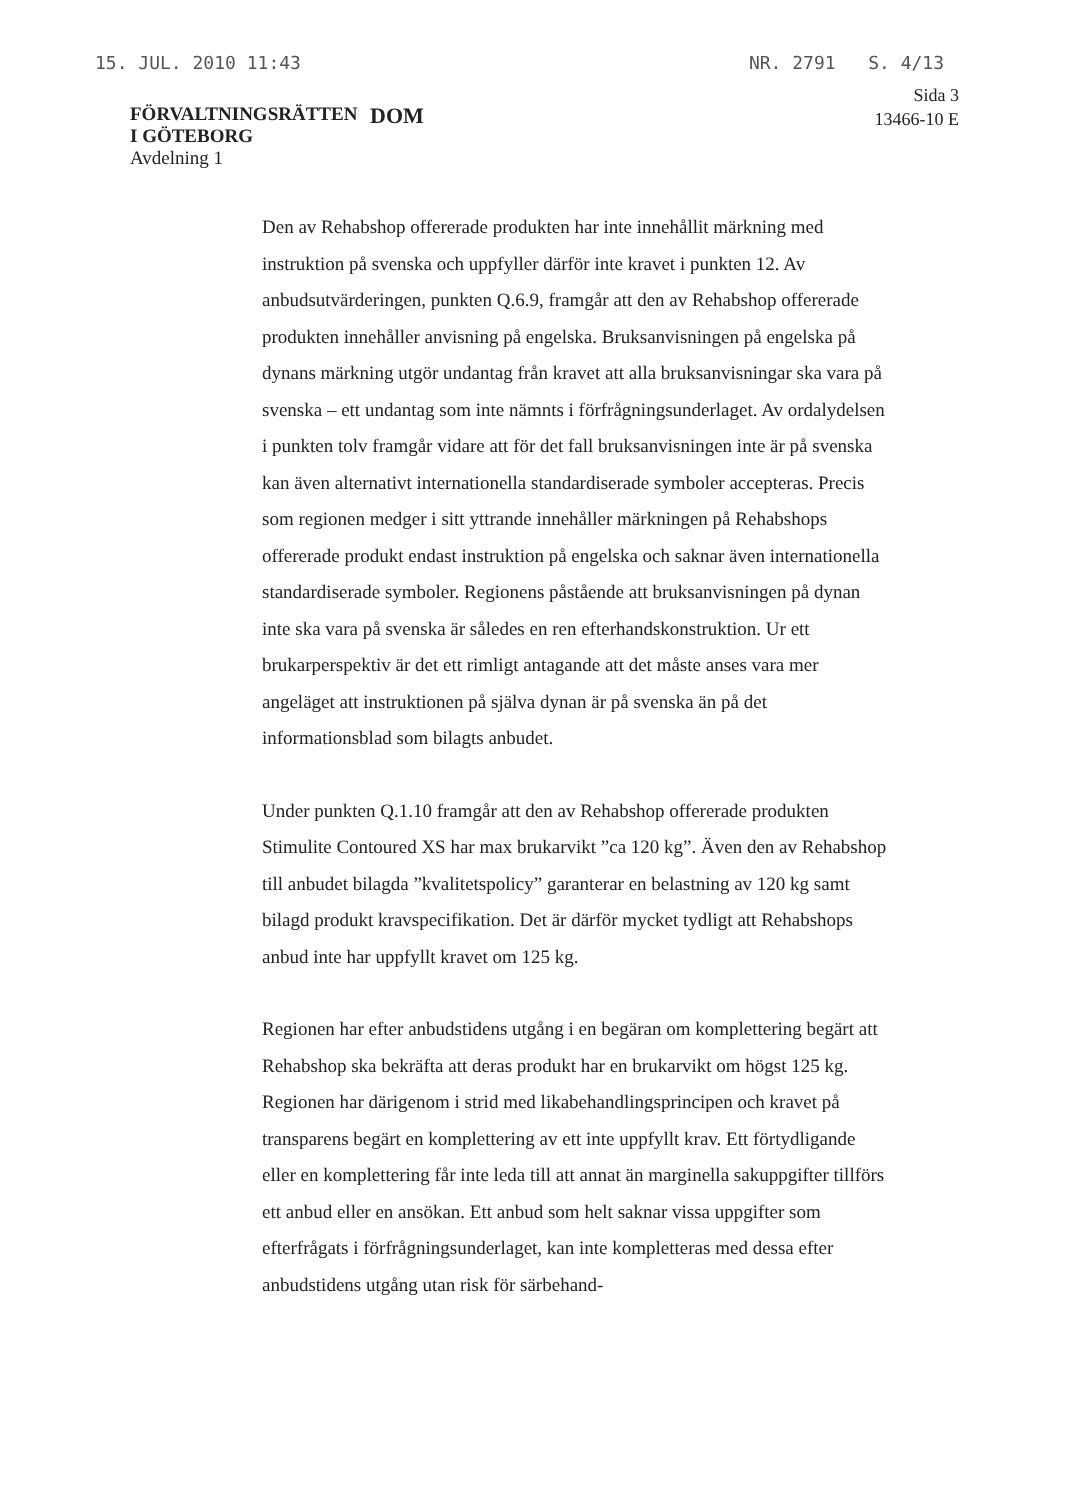15. JUL. 2010 11:43 NR. 2791 S. 4/13
FÖRVALTNINGSRÄTTEN
I GÖTEBORG
Avdelning 1
DOM
Sida 3
13466-10 E
Den av Rehabshop offererade produkten har inte innehållit märkning med instruktion på svenska och uppfyller därför inte kravet i punkten 12. Av anbudsutvärderingen, punkten Q.6.9, framgår att den av Rehabshop offererade produkten innehåller anvisning på engelska. Bruksanvisningen på engelska på dynans märkning utgör undantag från kravet att alla bruksanvisningar ska vara på svenska – ett undantag som inte nämnts i förfrågningsunderlaget. Av ordalydelsen i punkten tolv framgår vidare att för det fall bruksanvisningen inte är på svenska kan även alternativt internationella standardiserade symboler accepteras. Precis som regionen medger i sitt yttrande innehåller märkningen på Rehabshops offererade produkt endast instruktion på engelska och saknar även internationella standardiserade symboler. Regionens påstående att bruksanvisningen på dynan inte ska vara på svenska är således en ren efterhandskonstruktion. Ur ett brukarperspektiv är det ett rimligt antagande att det måste anses vara mer angeläget att instruktionen på själva dynan är på svenska än på det informationsblad som bilagts anbudet.
Under punkten Q.1.10 framgår att den av Rehabshop offererade produkten Stimulite Contoured XS har max brukarvikt ”ca 120 kg”. Även den av Rehabshop till anbudet bilagda ”kvalitetspolicy” garanterar en belastning av 120 kg samt bilagd produkt kravspecifikation. Det är därför mycket tydligt att Rehabshops anbud inte har uppfyllt kravet om 125 kg.
Regionen har efter anbudstidens utgång i en begäran om komplettering begärt att Rehabshop ska bekräfta att deras produkt har en brukarvikt om högst 125 kg. Regionen har därigenom i strid med likabehandlingsprincipen och kravet på transparens begärt en komplettering av ett inte uppfyllt krav. Ett förtydligande eller en komplettering får inte leda till att annat än marginella sakuppgifter tillförs ett anbud eller en ansökan. Ett anbud som helt saknar vissa uppgifter som efterfrågats i förfrågningsunderlaget, kan inte kompletteras med dessa efter anbudstidens utgång utan risk för särbehand-